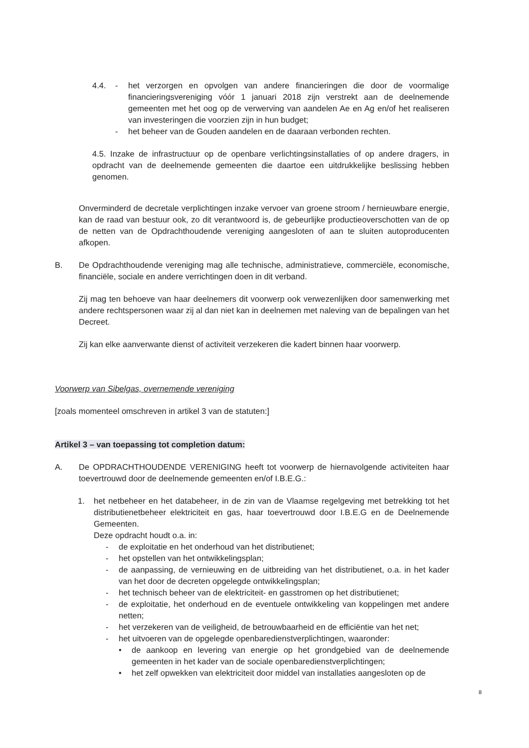4.4. - het verzorgen en opvolgen van andere financieringen die door de voormalige financieringsvereniging vóór 1 januari 2018 zijn verstrekt aan de deelnemende gemeenten met het oog op de verwerving van aandelen Ae en Ag en/of het realiseren van investeringen die voorzien zijn in hun budget;
- het beheer van de Gouden aandelen en de daaraan verbonden rechten.
4.5. Inzake de infrastructuur op de openbare verlichtingsinstallaties of op andere dragers, in opdracht van de deelnemende gemeenten die daartoe een uitdrukkelijke beslissing hebben genomen.
Onverminderd de decretale verplichtingen inzake vervoer van groene stroom / hernieuwbare energie, kan de raad van bestuur ook, zo dit verantwoord is, de gebeurlijke productieoverschotten van de op de netten van de Opdrachthoudende vereniging aangesloten of aan te sluiten autoproducenten afkopen.
B. De Opdrachthoudende vereniging mag alle technische, administratieve, commerciële, economische, financiële, sociale en andere verrichtingen doen in dit verband.
Zij mag ten behoeve van haar deelnemers dit voorwerp ook verwezenlijken door samenwerking met andere rechtspersonen waar zij al dan niet kan in deelnemen met naleving van de bepalingen van het Decreet.
Zij kan elke aanverwante dienst of activiteit verzekeren die kadert binnen haar voorwerp.
Voorwerp van Sibelgas, overnemende vereniging
[zoals momenteel omschreven in artikel 3 van de statuten:]
Artikel 3 – van toepassing tot completion datum:
A. De OPDRACHTHOUDENDE VERENIGING heeft tot voorwerp de hiernavolgende activiteiten haar toevertrouwd door de deelnemende gemeenten en/of I.B.E.G.:
1. het netbeheer en het databeheer, in de zin van de Vlaamse regelgeving met betrekking tot het distributienetbeheer elektriciteit en gas, haar toevertrouwd door I.B.E.G en de Deelnemende Gemeenten.
Deze opdracht houdt o.a. in:
- de exploitatie en het onderhoud van het distributienet;
- het opstellen van het ontwikkelingsplan;
- de aanpassing, de vernieuwing en de uitbreiding van het distributienet, o.a. in het kader van het door de decreten opgelegde ontwikkelingsplan;
- het technisch beheer van de elektriciteit- en gasstromen op het distributienet;
- de exploitatie, het onderhoud en de eventuele ontwikkeling van koppelingen met andere netten;
- het verzekeren van de veiligheid, de betrouwbaarheid en de efficiëntie van het net;
- het uitvoeren van de opgelegde openbaredienstverplichtingen, waaronder:
• de aankoop en levering van energie op het grondgebied van de deelnemende gemeenten in het kader van de sociale openbaredienstverplichtingen;
• het zelf opwekken van elektriciteit door middel van installaties aangesloten op de
8